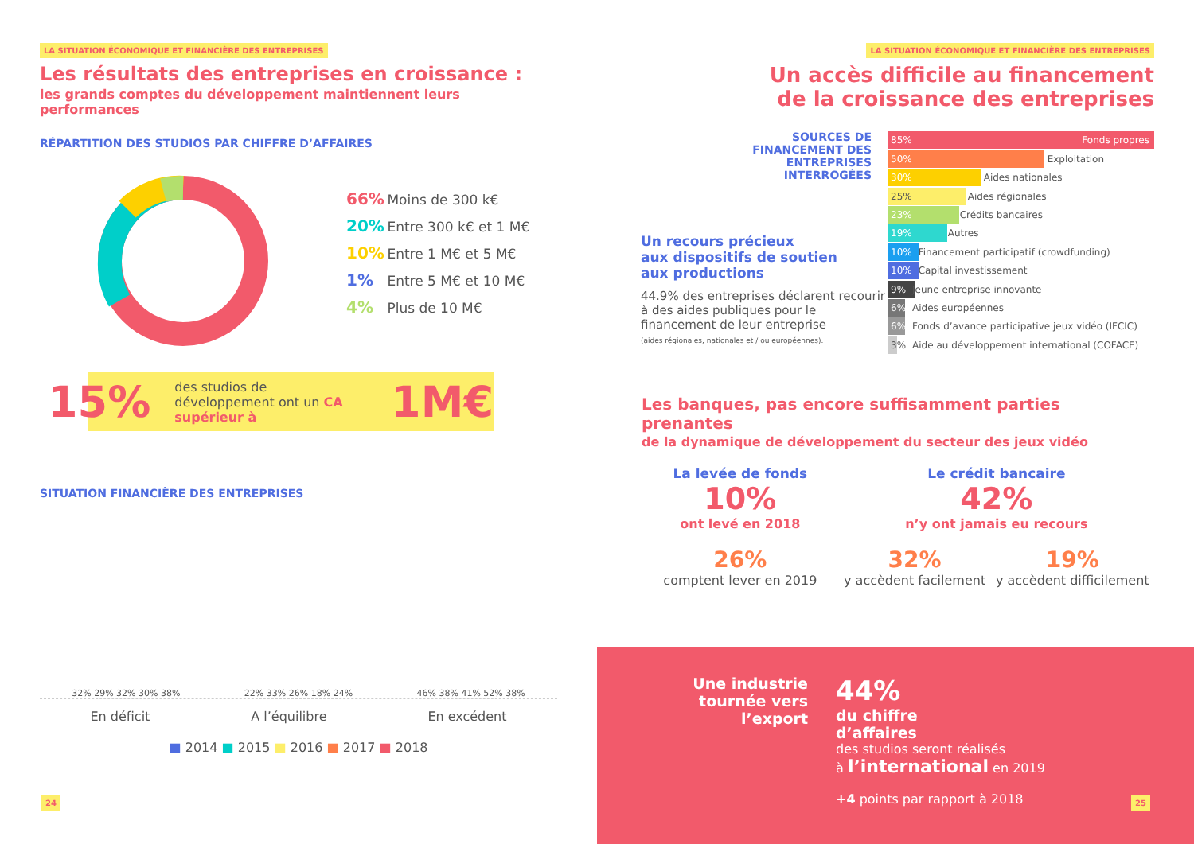LA SITUATION ÉCONOMIQUE ET FINANCIÈRE DES ENTREPRISES
Les résultats des entreprises en croissance :
les grands comptes du développement maintiennent leurs performances
RÉPARTITION DES STUDIOS PAR CHIFFRE D’AFFAIRES
66% Moins de 300 k€
20% Entre 300 k€ et 1 M€
10% Entre 1 M€ et 5 M€
1% Entre 5 M€ et 10 M€
4% Plus de 10 M€
15% des studios de développement ont un CA supérieur à 1M€
SITUATION FINANCIÈRE DES ENTREPRISES
32% 29% 32% 30% 38%
22% 33% 26% 18% 24%
46% 38% 41% 52% 38%
En déficit A l’équilibre En excédent
■ 2014 ■ 2015 ■ 2016 ■ 2017 ■ 2018
24
LA SITUATION ÉCONOMIQUE ET FINANCIÈRE DES ENTREPRISES
Un accès difficile au financement
de la croissance des entreprises
SOURCES DE
FINANCEMENT DES
ENTREPRISES
INTERROGÉES
Un recours précieux
aux dispositifs de soutien
aux productions
44.9% des entreprises déclarent recourir à des aides publiques pour le financement de leur entreprise
(aides régionales, nationales et / ou européennes).
85% Fonds propres
50% Exploitation
30% Aides nationales
25% Aides régionales
23% Crédits bancaires
19% Autres
10% Financement participatif (crowdfunding)
10% Capital investissement
9% Jeune entreprise innovante
6% Aides européennes
6% Fonds d’avance participative jeux vidéo (IFCIC)
3% Aide au développement international (COFACE)
Les banques, pas encore suffisamment parties prenantes
de la dynamique de développement du secteur des jeux vidéo
La levée de fonds
10%
ont levé en 2018
26%
comptent lever en 2019
Le crédit bancaire
42%
n’y ont jamais eu recours
32%
y accèdent facilement
19%
y accèdent difficilement
Une industrie
tournée vers
l’export
44%
du chiffre
d’affaires
des studios seront réalisés
à l’international en 2019
+4 points par rapport à 2018
25